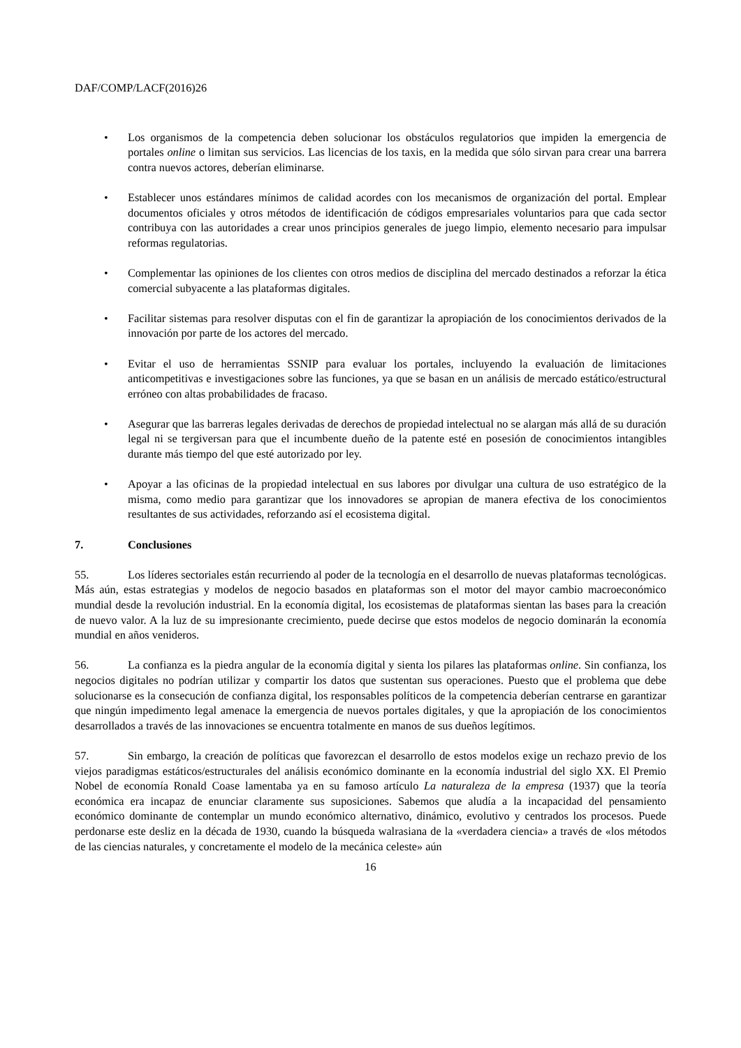DAF/COMP/LACF(2016)26
• Los organismos de la competencia deben solucionar los obstáculos regulatorios que impiden la emergencia de portales online o limitan sus servicios. Las licencias de los taxis, en la medida que sólo sirvan para crear una barrera contra nuevos actores, deberían eliminarse.
• Establecer unos estándares mínimos de calidad acordes con los mecanismos de organización del portal. Emplear documentos oficiales y otros métodos de identificación de códigos empresariales voluntarios para que cada sector contribuya con las autoridades a crear unos principios generales de juego limpio, elemento necesario para impulsar reformas regulatorias.
• Complementar las opiniones de los clientes con otros medios de disciplina del mercado destinados a reforzar la ética comercial subyacente a las plataformas digitales.
• Facilitar sistemas para resolver disputas con el fin de garantizar la apropiación de los conocimientos derivados de la innovación por parte de los actores del mercado.
• Evitar el uso de herramientas SSNIP para evaluar los portales, incluyendo la evaluación de limitaciones anticompetitivas e investigaciones sobre las funciones, ya que se basan en un análisis de mercado estático/estructural erróneo con altas probabilidades de fracaso.
• Asegurar que las barreras legales derivadas de derechos de propiedad intelectual no se alargan más allá de su duración legal ni se tergiversan para que el incumbente dueño de la patente esté en posesión de conocimientos intangibles durante más tiempo del que esté autorizado por ley.
• Apoyar a las oficinas de la propiedad intelectual en sus labores por divulgar una cultura de uso estratégico de la misma, como medio para garantizar que los innovadores se apropian de manera efectiva de los conocimientos resultantes de sus actividades, reforzando así el ecosistema digital.
7. Conclusiones
55. Los líderes sectoriales están recurriendo al poder de la tecnología en el desarrollo de nuevas plataformas tecnológicas. Más aún, estas estrategias y modelos de negocio basados en plataformas son el motor del mayor cambio macroeconómico mundial desde la revolución industrial. En la economía digital, los ecosistemas de plataformas sientan las bases para la creación de nuevo valor. A la luz de su impresionante crecimiento, puede decirse que estos modelos de negocio dominarán la economía mundial en años venideros.
56. La confianza es la piedra angular de la economía digital y sienta los pilares las plataformas online. Sin confianza, los negocios digitales no podrían utilizar y compartir los datos que sustentan sus operaciones. Puesto que el problema que debe solucionarse es la consecución de confianza digital, los responsables políticos de la competencia deberían centrarse en garantizar que ningún impedimento legal amenace la emergencia de nuevos portales digitales, y que la apropiación de los conocimientos desarrollados a través de las innovaciones se encuentra totalmente en manos de sus dueños legítimos.
57. Sin embargo, la creación de políticas que favorezcan el desarrollo de estos modelos exige un rechazo previo de los viejos paradigmas estáticos/estructurales del análisis económico dominante en la economía industrial del siglo XX. El Premio Nobel de economía Ronald Coase lamentaba ya en su famoso artículo La naturaleza de la empresa (1937) que la teoría económica era incapaz de enunciar claramente sus suposiciones. Sabemos que aludía a la incapacidad del pensamiento económico dominante de contemplar un mundo económico alternativo, dinámico, evolutivo y centrados los procesos. Puede perdonarse este desliz en la década de 1930, cuando la búsqueda walrasiana de la «verdadera ciencia» a través de «los métodos de las ciencias naturales, y concretamente el modelo de la mecánica celeste» aún
16